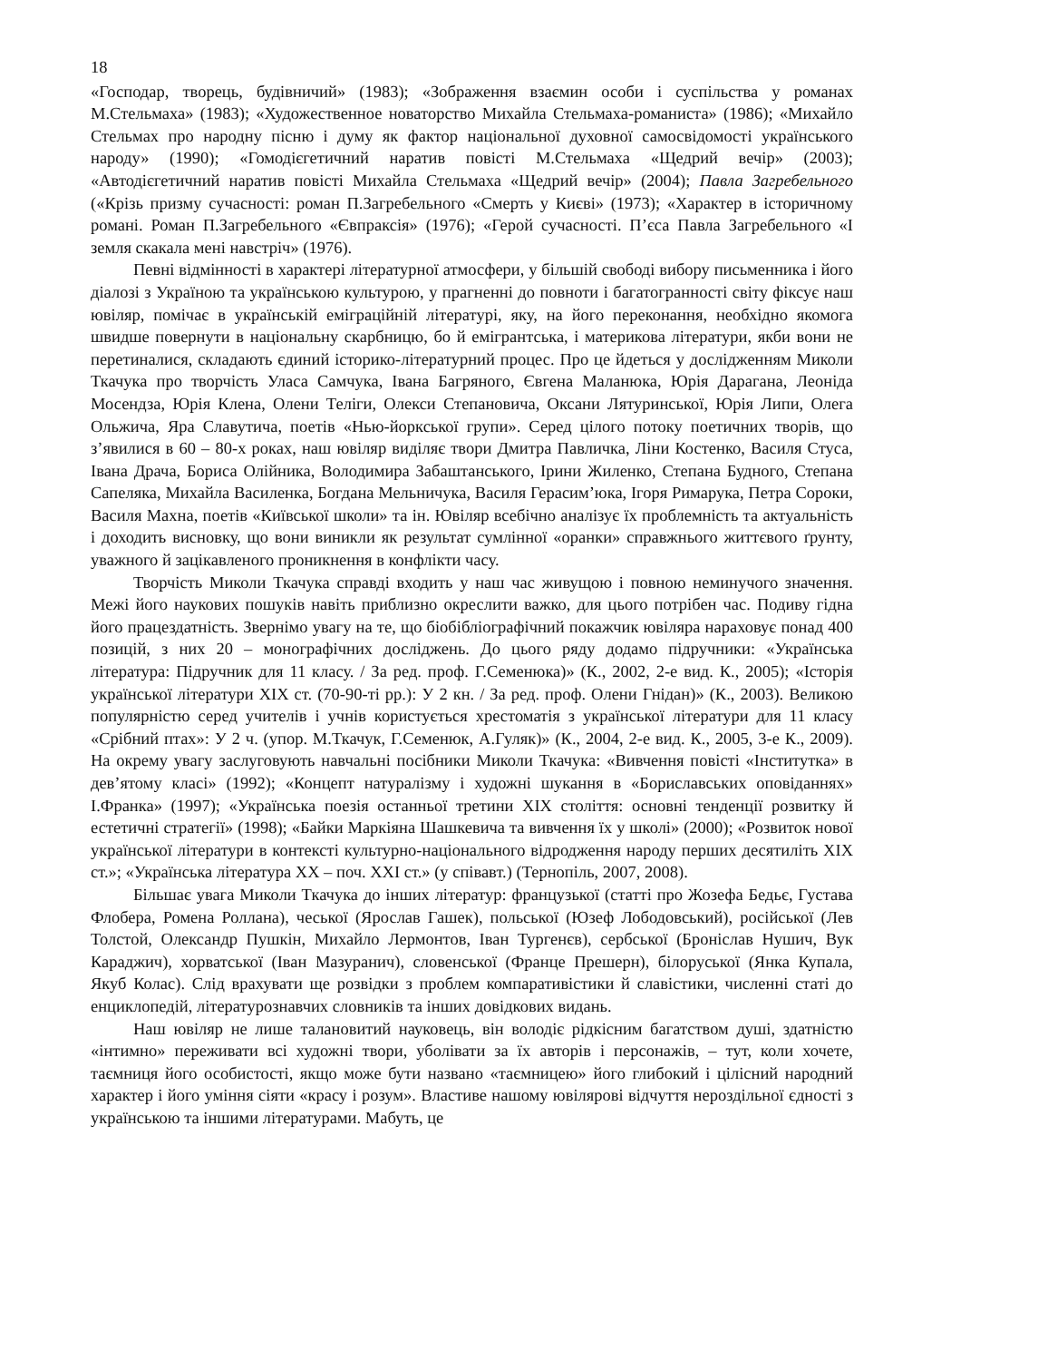18
«Господар, творець, будівничий» (1983); «Зображення взаємин особи і суспільства у романах М.Стельмаха» (1983); «Художественное новаторство Михайла Стельмаха-романиста» (1986); «Михайло Стельмах про народну пісню і думу як фактор національної духовної самосвідомості українського народу» (1990); «Гомодієгетичний наратив повісті М.Стельмаха «Щедрий вечір» (2003); «Автодієгетичний наратив повісті Михайла Стельмаха «Щедрий вечір» (2004); Павла Загребельного («Крізь призму сучасності: роман П.Загребельного «Смерть у Києві» (1973); «Характер в історичному романі. Роман П.Загребельного «Євпраксія» (1976); «Герой сучасності. П’єса Павла Загребельного «І земля скакала мені навстріч» (1976).
Певні відмінності в характері літературної атмосфери, у більшій свободі вибору письменника і його діалозі з Україною та українською культурою, у прагненні до повноти і багатогранності світу фіксує наш ювіляр, помічає в українській еміграційній літературі, яку, на його переконання, необхідно якомога швидше повернути в національну скарбницю, бо й емігрантська, і материкова літератури, якби вони не перетиналися, складають єдиний історико-літературний процес. Про це йдеться у дослідженням Миколи Ткачука про творчість Уласа Самчука, Івана Багряного, Євгена Маланюка, Юрія Дарагана, Леоніда Мосендза, Юрія Клена, Олени Теліги, Олекси Степановича, Оксани Лятуринської, Юрія Липи, Олега Ольжича, Яра Славутича, поетів «Нью-йоркської групи». Серед цілого потоку поетичних творів, що з’явилися в 60 – 80-х роках, наш ювіляр виділяє твори Дмитра Павличка, Ліни Костенко, Василя Стуса, Івана Драча, Бориса Олійника, Володимира Забаштанського, Ірини Жиленко, Степана Будного, Степана Сапеляка, Михайла Василенка, Богдана Мельничука, Василя Герасим’юка, Ігоря Римарука, Петра Сороки, Василя Махна, поетів «Київської школи» та ін. Ювіляр всебічно аналізує їх проблемність та актуальність і доходить висновку, що вони виникли як результат сумлінної «оранки» справжнього життєвого ґрунту, уважного й зацікавленого проникнення в конфлікти часу.
Творчість Миколи Ткачука справді входить у наш час живущою і повною неминучого значення. Межі його наукових пошуків навіть приблизно окреслити важко, для цього потрібен час. Подиву гідна його працездатність. Звернімо увагу на те, що біобібліографічний покажчик ювіляра нараховує понад 400 позицій, з них 20 – монографічних досліджень. До цього ряду додамо підручники: «Українська література: Підручник для 11 класу. / За ред. проф. Г.Семенюка)» (К., 2002, 2-е вид. К., 2005); «Історія української літератури ХІХ ст. (70-90-ті рр.): У 2 кн. / За ред. проф. Олени Гнідан)» (К., 2003). Великою популярністю серед учителів і учнів користується хрестоматія з української літератури для 11 класу «Срібний птах»: У 2 ч. (упор. М.Ткачук, Г.Семенюк, А.Гуляк)» (К., 2004, 2-е вид. К., 2005, 3-е К., 2009). На окрему увагу заслуговують навчальні посібники Миколи Ткачука: «Вивчення повісті «Інститутка» в дев’ятому класі» (1992); «Концепт натуралізму і художні шукання в «Бориславських оповіданнях» І.Франка» (1997); «Українська поезія останньої третини ХІХ століття: основні тенденції розвитку й естетичні стратегії» (1998); «Байки Маркіяна Шашкевича та вивчення їх у школі» (2000); «Розвиток нової української літератури в контексті культурно-національного відродження народу перших десятиліть ХІХ ст.»; «Українська література ХХ – поч. ХХІ ст.» (у співавт.) (Тернопіль, 2007, 2008).
Більшає увага Миколи Ткачука до інших літератур: французької (статті про Жозефа Бедьє, Густава Флобера, Ромена Роллана), чеської (Ярослав Гашек), польської (Юзеф Лободовський), російської (Лев Толстой, Олександр Пушкін, Михайло Лермонтов, Іван Тургенєв), сербської (Броніслав Нушич, Вук Караджич), хорватської (Іван Мазуранич), словенської (Франце Прешерн), білоруської (Янка Купала, Якуб Колас). Слід врахувати ще розвідки з проблем компаративістики й славістики, численні статі до енциклопедій, літературознавчих словників та інших довідкових видань.
Наш ювіляр не лише талановитий науковець, він володіє рідкісним багатством душі, здатністю «інтимно» переживати всі художні твори, уболівати за їх авторів і персонажів, – тут, коли хочете, таємниця його особистості, якщо може бути названо «таємницею» його глибокий і цілісний народний характер і його уміння сіяти «красу і розум». Властиве нашому ювілярові відчуття нероздільної єдності з українською та іншими літературами. Мабуть, це